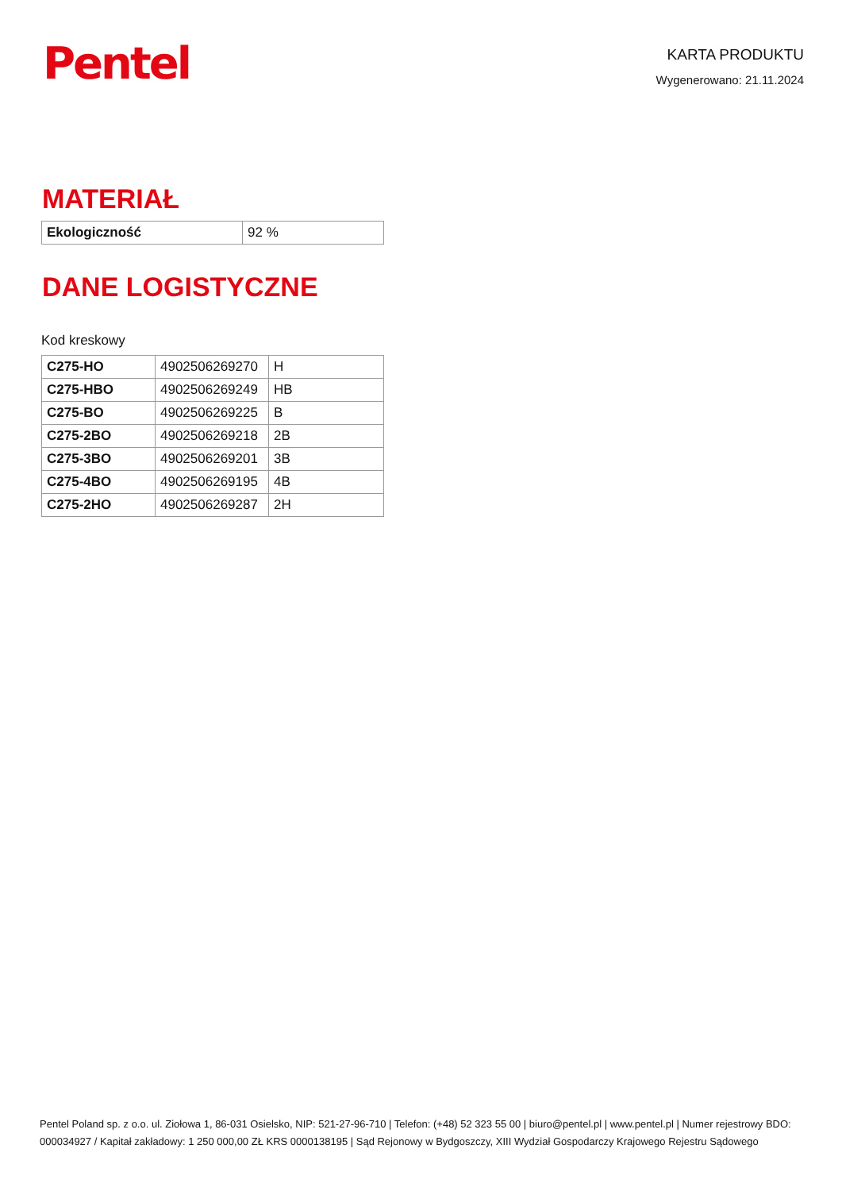Pentel
KARTA PRODUKTU
Wygenerowano: 21.11.2024
MATERIAŁ
| Ekologiczność | 92 % |
DANE LOGISTYCZNE
Kod kreskowy
| C275-HO | 4902506269270 | H |
| C275-HBO | 4902506269249 | HB |
| C275-BO | 4902506269225 | B |
| C275-2BO | 4902506269218 | 2B |
| C275-3BO | 4902506269201 | 3B |
| C275-4BO | 4902506269195 | 4B |
| C275-2HO | 4902506269287 | 2H |
Pentel Poland sp. z o.o. ul. Ziołowa 1, 86-031 Osielsko, NIP: 521-27-96-710 | Telefon: (+48) 52 323 55 00 | biuro@pentel.pl | www.pentel.pl | Numer rejestrowy BDO: 000034927 / Kapitał zakładowy: 1 250 000,00 ZŁ KRS 0000138195 | Sąd Rejonowy w Bydgoszczy, XIII Wydział Gospodarczy Krajowego Rejestru Sądowego